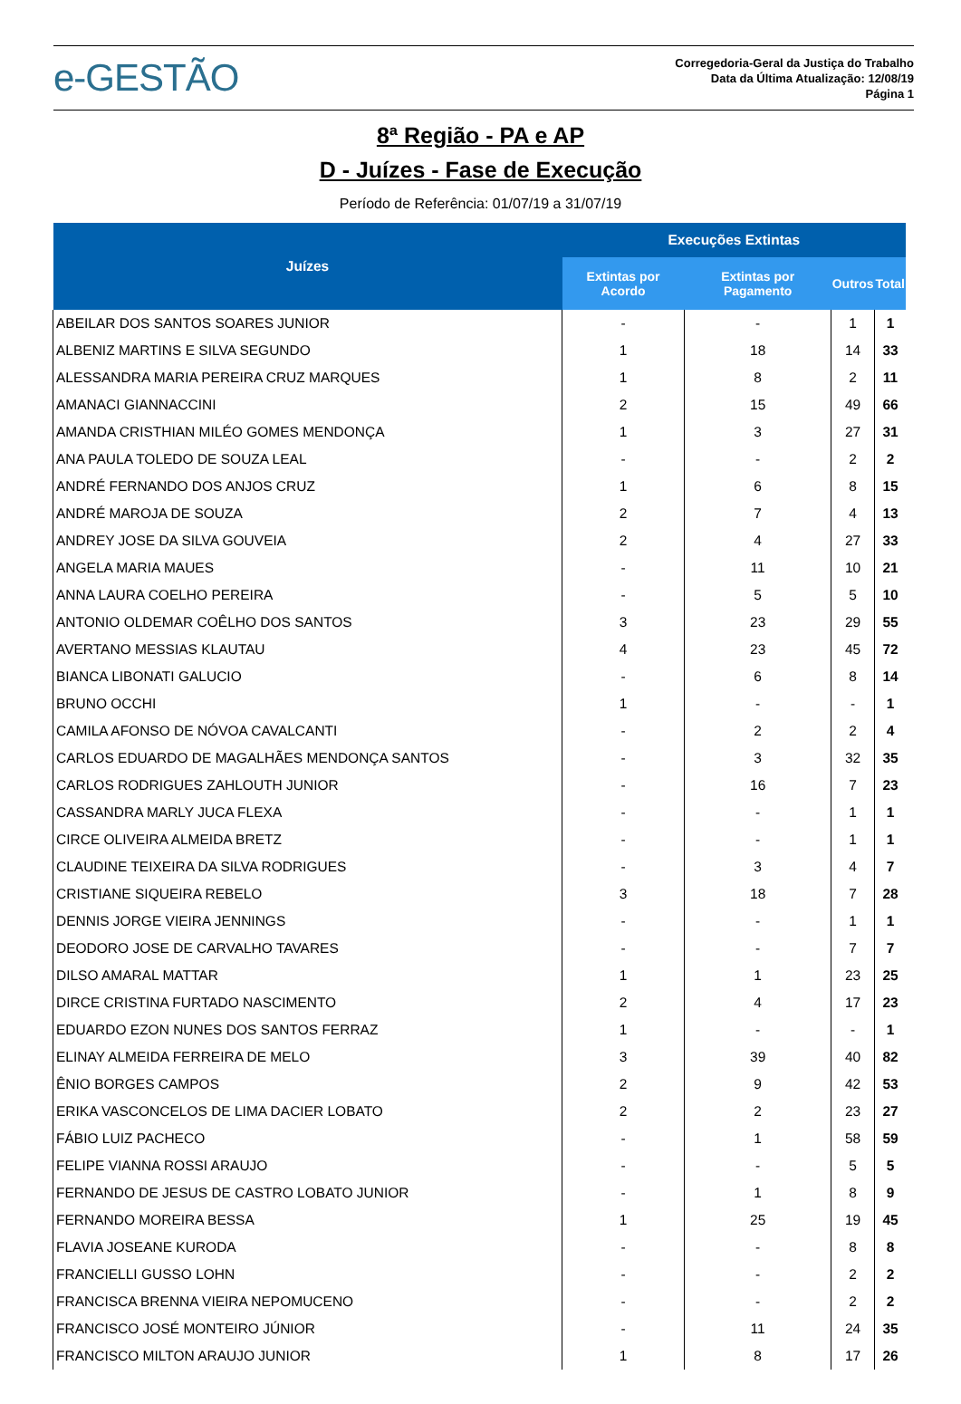e-GESTÃO
Corregedoria-Geral da Justiça do Trabalho
Data da Última Atualização: 12/08/19
Página 1
8ª Região - PA e AP
D - Juízes - Fase de Execução
Período de Referência: 01/07/19 a 31/07/19
| Juízes | Execuções Extintas | | | |
| --- | --- | --- | --- | --- |
| | Extintas por Acordo | Extintas por Pagamento | Outros | Total |
| ABEILAR DOS SANTOS SOARES JUNIOR | - | - | 1 | 1 |
| ALBENIZ MARTINS E SILVA SEGUNDO | 1 | 18 | 14 | 33 |
| ALESSANDRA MARIA PEREIRA CRUZ MARQUES | 1 | 8 | 2 | 11 |
| AMANACI GIANNACCINI | 2 | 15 | 49 | 66 |
| AMANDA CRISTHIAN MILÉO GOMES MENDONÇA | 1 | 3 | 27 | 31 |
| ANA PAULA TOLEDO DE SOUZA LEAL | - | - | 2 | 2 |
| ANDRÉ FERNANDO DOS ANJOS CRUZ | 1 | 6 | 8 | 15 |
| ANDRÉ MAROJA DE SOUZA | 2 | 7 | 4 | 13 |
| ANDREY JOSE DA SILVA GOUVEIA | 2 | 4 | 27 | 33 |
| ANGELA MARIA MAUES | - | 11 | 10 | 21 |
| ANNA LAURA COELHO PEREIRA | - | 5 | 5 | 10 |
| ANTONIO OLDEMAR COÊLHO DOS SANTOS | 3 | 23 | 29 | 55 |
| AVERTANO MESSIAS KLAUTAU | 4 | 23 | 45 | 72 |
| BIANCA LIBONATI GALUCIO | - | 6 | 8 | 14 |
| BRUNO OCCHI | 1 | - | - | 1 |
| CAMILA AFONSO DE NÓVOA CAVALCANTI | - | 2 | 2 | 4 |
| CARLOS EDUARDO DE MAGALHÃES MENDONÇA SANTOS | - | 3 | 32 | 35 |
| CARLOS RODRIGUES ZAHLOUTH JUNIOR | - | 16 | 7 | 23 |
| CASSANDRA MARLY JUCA FLEXA | - | - | 1 | 1 |
| CIRCE OLIVEIRA ALMEIDA BRETZ | - | - | 1 | 1 |
| CLAUDINE TEIXEIRA DA SILVA RODRIGUES | - | 3 | 4 | 7 |
| CRISTIANE SIQUEIRA REBELO | 3 | 18 | 7 | 28 |
| DENNIS JORGE VIEIRA JENNINGS | - | - | 1 | 1 |
| DEODORO JOSE DE CARVALHO TAVARES | - | - | 7 | 7 |
| DILSO AMARAL MATTAR | 1 | 1 | 23 | 25 |
| DIRCE CRISTINA FURTADO NASCIMENTO | 2 | 4 | 17 | 23 |
| EDUARDO EZON NUNES DOS SANTOS FERRAZ | 1 | - | - | 1 |
| ELINAY ALMEIDA FERREIRA DE MELO | 3 | 39 | 40 | 82 |
| ÊNIO BORGES CAMPOS | 2 | 9 | 42 | 53 |
| ERIKA VASCONCELOS DE LIMA DACIER LOBATO | 2 | 2 | 23 | 27 |
| FÁBIO LUIZ PACHECO | - | 1 | 58 | 59 |
| FELIPE VIANNA ROSSI ARAUJO | - | - | 5 | 5 |
| FERNANDO DE JESUS DE CASTRO LOBATO JUNIOR | - | 1 | 8 | 9 |
| FERNANDO MOREIRA BESSA | 1 | 25 | 19 | 45 |
| FLAVIA JOSEANE KURODA | - | - | 8 | 8 |
| FRANCIELLI GUSSO LOHN | - | - | 2 | 2 |
| FRANCISCA BRENNA VIEIRA NEPOMUCENO | - | - | 2 | 2 |
| FRANCISCO JOSÉ MONTEIRO JÚNIOR | - | 11 | 24 | 35 |
| FRANCISCO MILTON ARAUJO JUNIOR | 1 | 8 | 17 | 26 |